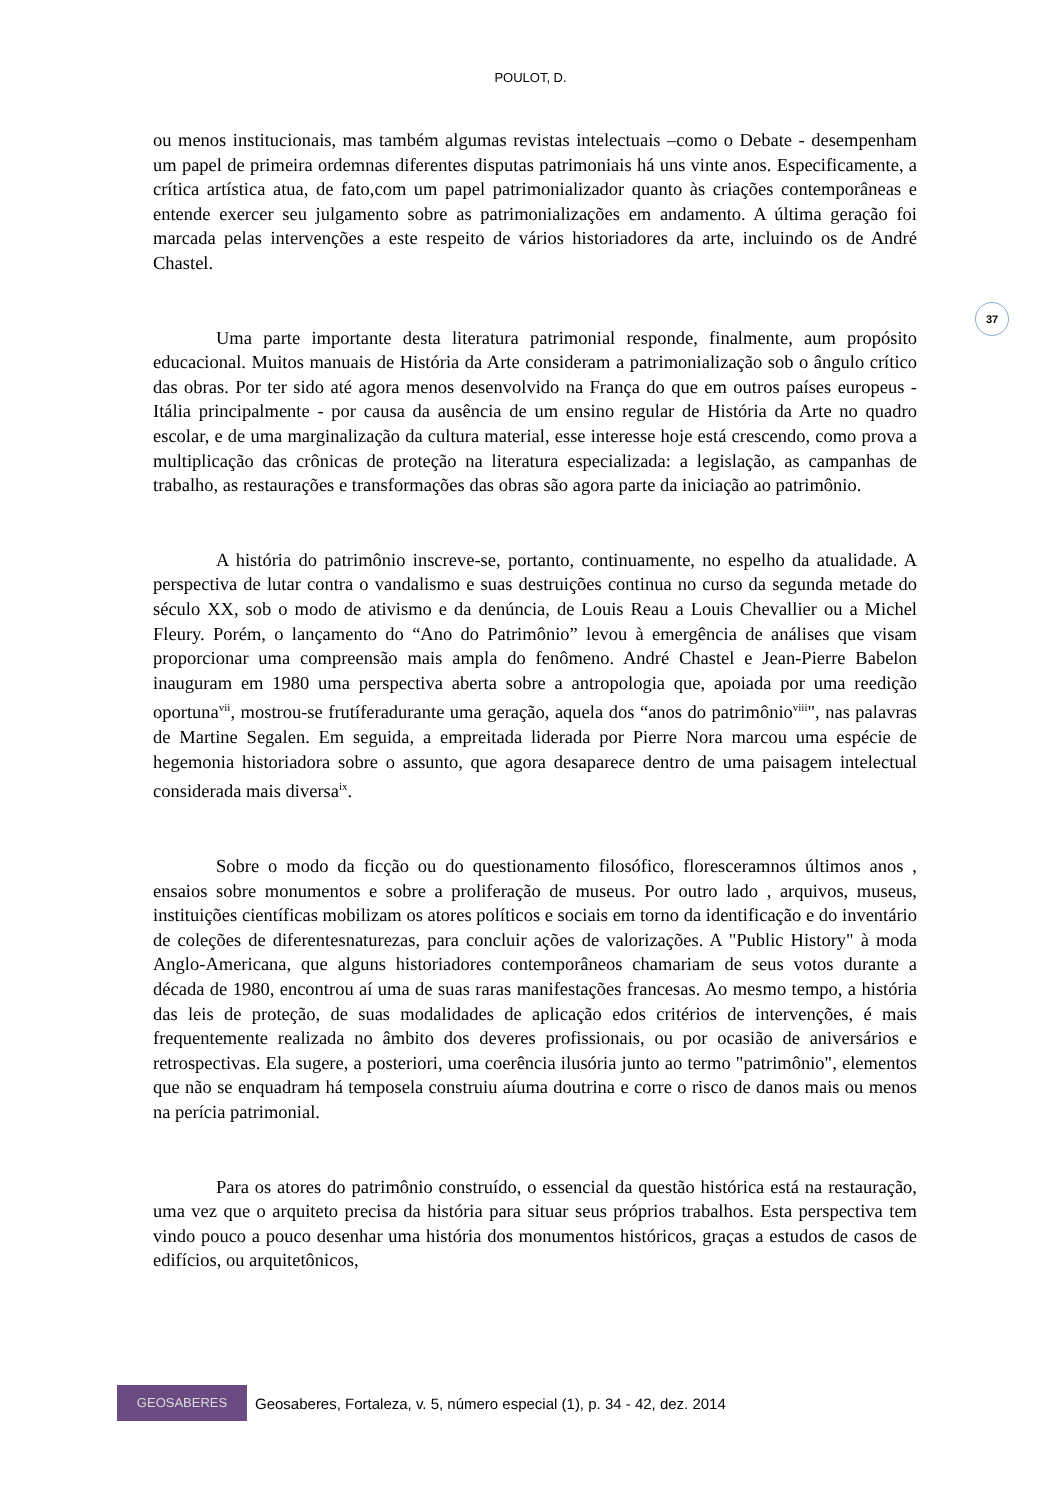POULOT, D.
37
ou menos institucionais, mas também algumas revistas intelectuais –como o Debate - desempenham um papel de primeira ordemnas diferentes disputas patrimoniais há uns vinte anos. Especificamente, a crítica artística atua, de fato,com um papel patrimonializador quanto às criações contemporâneas e entende exercer seu julgamento sobre as patrimonializações em andamento. A última geração foi marcada pelas intervenções a este respeito de vários historiadores da arte, incluindo os de André Chastel.
Uma parte importante desta literatura patrimonial responde, finalmente, aum propósito educacional. Muitos manuais de História da Arte consideram a patrimonialização sob o ângulo crítico das obras. Por ter sido até agora menos desenvolvido na França do que em outros países europeus - Itália principalmente - por causa da ausência de um ensino regular de História da Arte no quadro escolar, e de uma marginalização da cultura material, esse interesse hoje está crescendo, como prova a multiplicação das crônicas de proteção na literatura especializada: a legislação, as campanhas de trabalho, as restaurações e transformações das obras são agora parte da iniciação ao patrimônio.
A história do patrimônio inscreve-se, portanto, continuamente, no espelho da atualidade. A perspectiva de lutar contra o vandalismo e suas destruições continua no curso da segunda metade do século XX, sob o modo de ativismo e da denúncia, de Louis Reau a Louis Chevallier ou a Michel Fleury. Porém, o lançamento do “Ano do Patrimônio” levou à emergência de análises que visam proporcionar uma compreensão mais ampla do fenômeno. André Chastel e Jean-Pierre Babelon inauguram em 1980 uma perspectiva aberta sobre a antropologia que, apoiada por uma reedição oportuna<sup>vii</sup>, mostrou-se frutíferadurante uma geração, aquela dos “anos do patrimônio<sup>viii</sup>", nas palavras de Martine Segalen. Em seguida, a empreitada liderada por Pierre Nora marcou uma espécie de hegemonia historiadora sobre o assunto, que agora desaparece dentro de uma paisagem intelectual considerada mais diversa<sup>ix</sup>.
Sobre o modo da ficção ou do questionamento filosófico, floresceramnos últimos anos , ensaios sobre monumentos e sobre a proliferação de museus. Por outro lado , arquivos, museus, instituições científicas mobilizam os atores políticos e sociais em torno da identificação e do inventário de coleções de diferentesnaturezas, para concluir ações de valorizações. A "Public History" à moda Anglo-Americana, que alguns historiadores contemporâneos chamariam de seus votos durante a década de 1980, encontrou aí uma de suas raras manifestações francesas. Ao mesmo tempo, a história das leis de proteção, de suas modalidades de aplicação edos critérios de intervenções, é mais frequentemente realizada no âmbito dos deveres profissionais, ou por ocasião de aniversários e retrospectivas. Ela sugere, a posteriori, uma coerência ilusória junto ao termo "patrimônio", elementos que não se enquadram há temposela construiu aíuma doutrina e corre o risco de danos mais ou menos na perícia patrimonial.
Para os atores do patrimônio construído, o essencial da questão histórica está na restauração, uma vez que o arquiteto precisa da história para situar seus próprios trabalhos. Esta perspectiva tem vindo pouco a pouco desenhar uma história dos monumentos históricos, graças a estudos de casos de edifícios, ou arquitetônicos,
GEOSABERES
Geosaberes, Fortaleza, v. 5, número especial (1), p. 34 - 42, dez. 2014